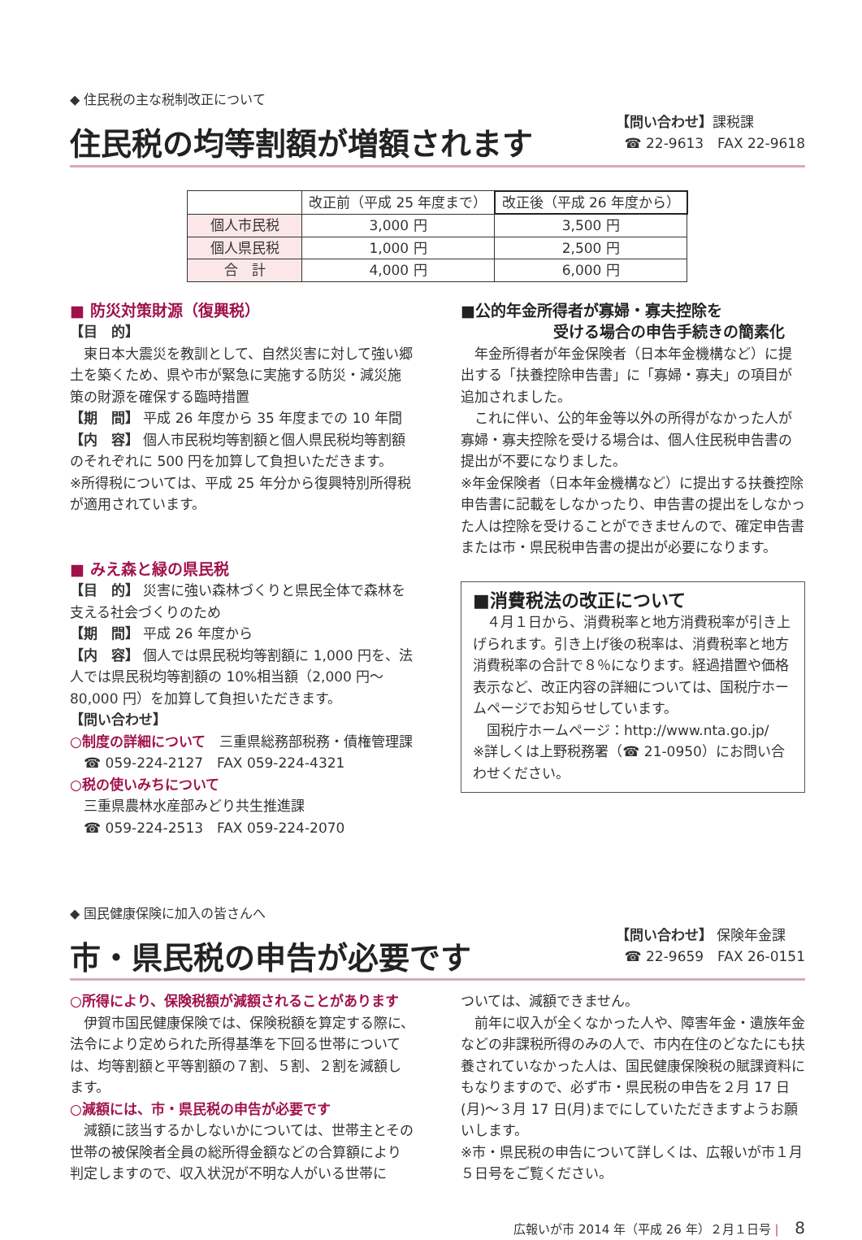◆ 住民税の主な税制改正について
住民税の均等割額が増額されます
【問い合わせ】課税課
☎ 22-9613　FAX 22-9618
| | 改正前（平成 25 年度まで） | 改正後（平成 26 年度から） |
| --- | --- | --- |
| 個人市民税 | 3,000 円 | 3,500 円 |
| 個人県民税 | 1,000 円 | 2,500 円 |
| 合 計 | 4,000 円 | 6,000 円 |
■ 防災対策財源（復興税）
【目　的】
　東日本大震災を教訓として、自然災害に対して強い郷土を築くため、県や市が緊急に実施する防災・減災施策の財源を確保する臨時措置
【期　間】 平成 26 年度から 35 年度までの 10 年間
【内　容】 個人市民税均等割額と個人県民税均等割額のそれぞれに 500 円を加算して負担いただきます。
※所得税については、平成 25 年分から復興特別所得税が適用されています。
■ みえ森と緑の県民税
【目　的】 災害に強い森林づくりと県民全体で森林を支える社会づくりのため
【期　間】 平成 26 年度から
【内　容】 個人では県民税均等割額に 1,000 円を、法人では県民税均等割額の 10%相当額（2,000 円～80,000 円）を加算して負担いただきます。
【問い合わせ】
○制度の詳細について　三重県総務部税務・債権管理課
　☎ 059-224-2127　FAX 059-224-4321
○税の使いみちについて
　三重県農林水産部みどり共生推進課
　☎ 059-224-2513　FAX 059-224-2070
■公的年金所得者が寡婦・寡夫控除を
　　　　　　受ける場合の申告手続きの簡素化
　年金所得者が年金保険者（日本年金機構など）に提出する「扶養控除申告書」に「寡婦・寡夫」の項目が追加されました。
　これに伴い、公的年金等以外の所得がなかった人が寡婦・寡夫控除を受ける場合は、個人住民税申告書の提出が不要になりました。
※年金保険者（日本年金機構など）に提出する扶養控除申告書に記載をしなかったり、申告書の提出をしなかった人は控除を受けることができませんので、確定申告書または市・県民税申告書の提出が必要になります。
■消費税法の改正について
　４月１日から、消費税率と地方消費税率が引き上げられます。引き上げ後の税率は、消費税率と地方消費税率の合計で８％になります。経過措置や価格表示など、改正内容の詳細については、国税庁ホームページでお知らせしています。
　国税庁ホームページ：http://www.nta.go.jp/
※詳しくは上野税務署（☎ 21-0950）にお問い合わせください。
◆ 国民健康保険に加入の皆さんへ
市・県民税の申告が必要です
【問い合わせ】 保険年金課
☎ 22-9659　FAX 26-0151
○所得により、保険税額が減額されることがあります
　伊賀市国民健康保険では、保険税額を算定する際に、法令により定められた所得基準を下回る世帯については、均等割額と平等割額の７割、５割、２割を減額します。
○減額には、市・県民税の申告が必要です
　減額に該当するかしないかについては、世帯主とその世帯の被保険者全員の総所得金額などの合算額により判定しますので、収入状況が不明な人がいる世帯に
ついては、減額できません。
　前年に収入が全くなかった人や、障害年金・遺族年金などの非課税所得のみの人で、市内在住のどなたにも扶養されていなかった人は、国民健康保険税の賦課資料にもなりますので、必ず市・県民税の申告を２月 17 日(月)～３月 17 日(月)までにしていただきますようお願いします。
※市・県民税の申告について詳しくは、広報いが市１月５日号をご覧ください。
広報いが市 2014 年（平成 26 年）２月１日号 | 　8